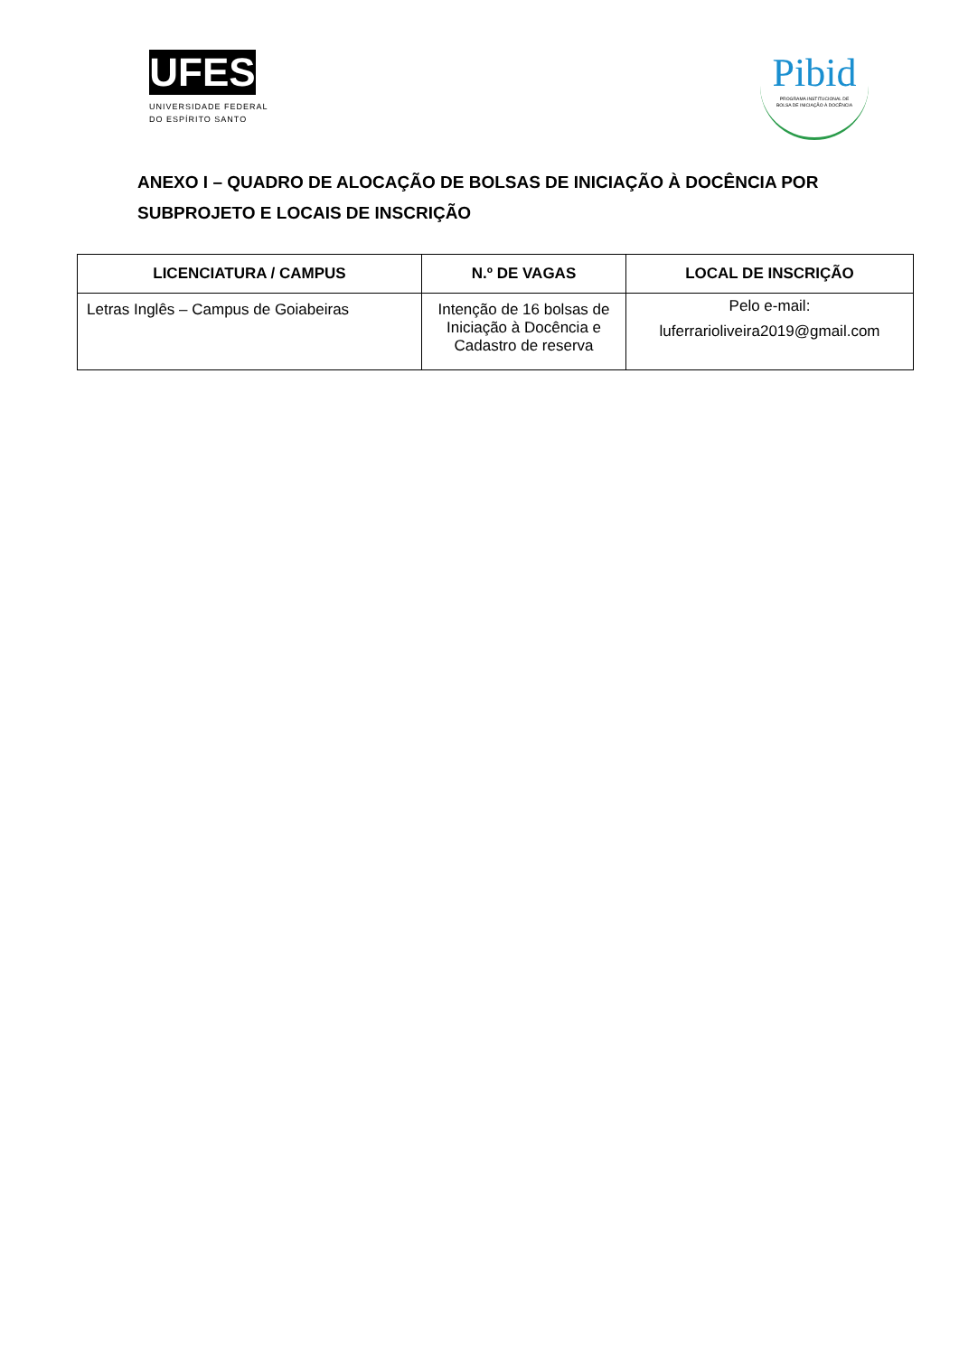UFES
UNIVERSIDADE FEDERAL
DO ESPÍRITO SANTO
Pibid
PROGRAMA INSTITUCIONAL DE
BOLSA DE INICIAÇÃO À DOCÊNCIA
ANEXO I – QUADRO DE ALOCAÇÃO DE BOLSAS DE INICIAÇÃO À DOCÊNCIA POR SUBPROJETO E LOCAIS DE INSCRIÇÃO
| LICENCIATURA / CAMPUS | N.º DE VAGAS | LOCAL DE INSCRIÇÃO |
| --- | --- | --- |
| Letras Inglês – Campus de Goiabeiras | Intenção de 16 bolsas de Iniciação à Docência e Cadastro de reserva | Pelo e-mail: luferrarioliveira2019@gmail.com |